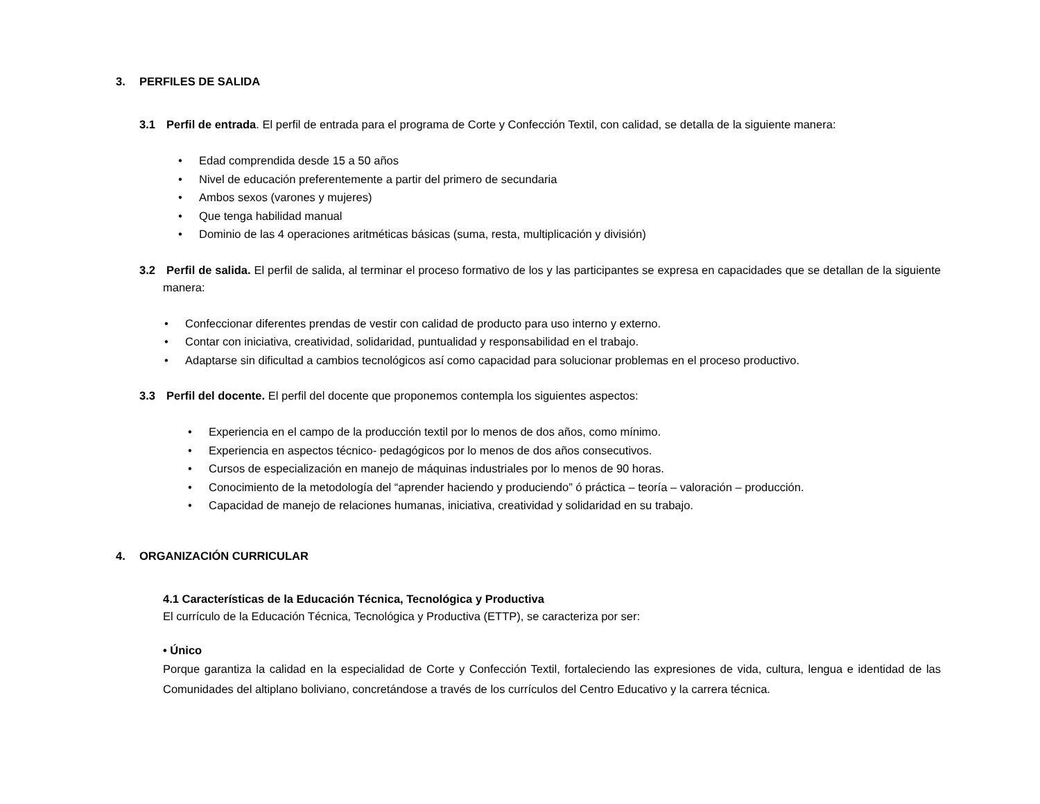3. PERFILES DE SALIDA
3.1 Perfil de entrada. El perfil de entrada para el programa de Corte y Confección Textil, con calidad, se detalla de la siguiente manera:
• Edad comprendida desde 15 a 50 años
• Nivel de educación preferentemente a partir del primero de secundaria
• Ambos sexos (varones y mujeres)
• Que tenga habilidad manual
• Dominio de las 4 operaciones aritméticas básicas (suma, resta, multiplicación y división)
3.2 Perfil de salida. El perfil de salida, al terminar el proceso formativo de los y las participantes se expresa en capacidades que se detallan de la siguiente manera:
• Confeccionar diferentes prendas de vestir con calidad de producto para uso interno y externo.
• Contar con iniciativa, creatividad, solidaridad, puntualidad y responsabilidad en el trabajo.
• Adaptarse sin dificultad a cambios tecnológicos así como capacidad para solucionar problemas en el proceso productivo.
3.3 Perfil del docente. El perfil del docente que proponemos contempla los siguientes aspectos:
• Experiencia en el campo de la producción textil por lo menos de dos años, como mínimo.
• Experiencia en aspectos técnico- pedagógicos por lo menos de dos años consecutivos.
• Cursos de especialización en manejo de máquinas industriales por lo menos de 90 horas.
• Conocimiento de la metodología del “aprender haciendo y produciendo” ó práctica – teoría – valoración – producción.
• Capacidad de manejo de relaciones humanas, iniciativa, creatividad y solidaridad en su trabajo.
4. ORGANIZACIÓN CURRICULAR
4.1 Características de la Educación Técnica, Tecnológica y Productiva
El currículo de la Educación Técnica, Tecnológica y Productiva (ETTP), se caracteriza por ser:
• Único
Porque garantiza la calidad en la especialidad de Corte y Confección Textil, fortaleciendo las expresiones de vida, cultura, lengua e identidad de las Comunidades del altiplano boliviano, concretándose a través de los currículos del Centro Educativo y la carrera técnica.